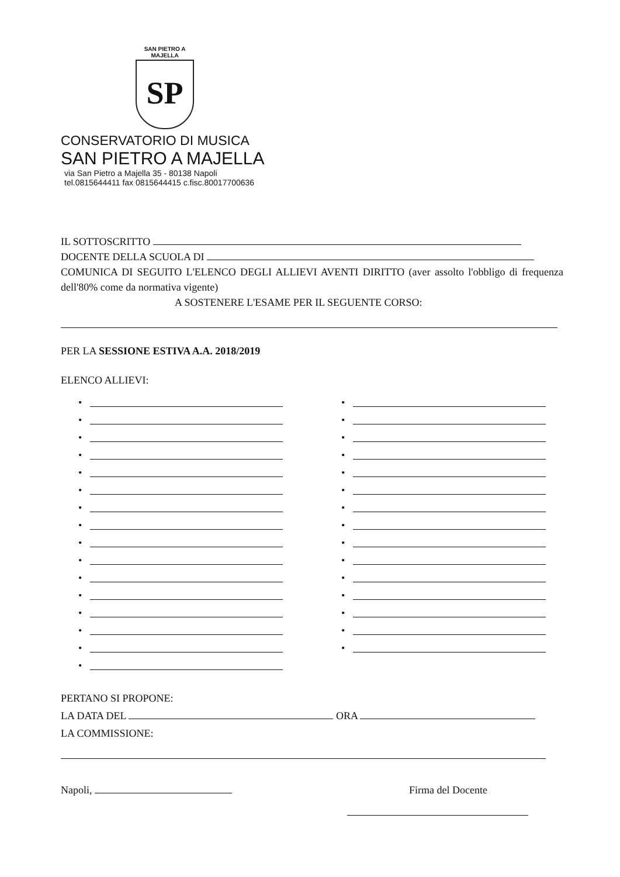SAN PIETRO A MAJELLA
SP
CONSERVATORIO DI MUSICA
SAN PIETRO A MAJELLA
via San Pietro a Majella 35 - 80138 Napoli
tel.0815644411 fax 0815644415 c.fisc.80017700636
IL SOTTOSCRITTO
DOCENTE DELLA SCUOLA DI
COMUNICA DI SEGUITO L'ELENCO DEGLI ALLIEVI AVENTI DIRITTO (aver assolto l'obbligo di frequenza dell'80% come da normativa vigente)
A SOSTENERE L'ESAME PER IL SEGUENTE CORSO:
PER LA SESSIONE ESTIVA A.A. 2018/2019
ELENCO ALLIEVI:
•
•
•
•
•
•
•
•
•
•
•
•
•
•
•
•
•
•
•
•
•
•
•
•
•
•
•
•
•
•
•
PERTANO SI PROPONE:
LA DATA DEL ORA
LA COMMISSIONE:
Napoli, Firma del Docente